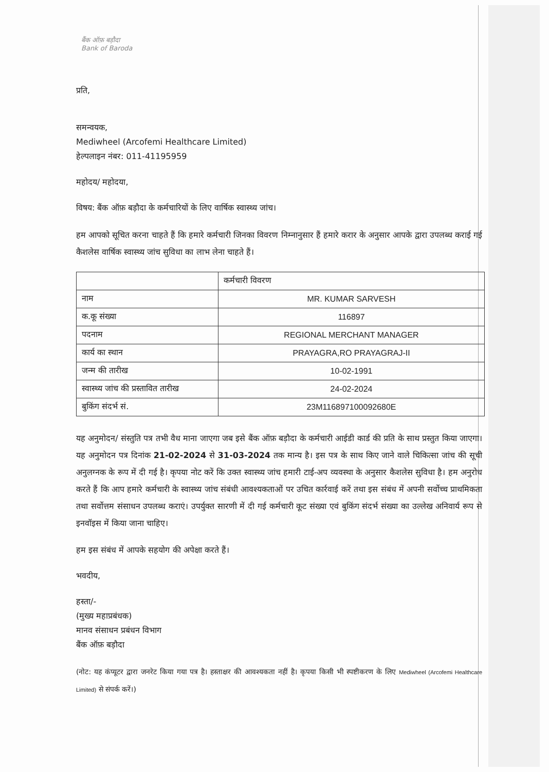बैंक ऑफ़ बड़ौदा
Bank of Baroda
प्रति,
समन्वयक,
Mediwheel (Arcofemi Healthcare Limited)
हेल्पलाइन नंबर: 011-41195959
महोदय/ महोदया,
विषय: बैंक ऑफ़ बड़ौदा के कर्मचारियों के लिए वार्षिक स्वास्थ्य जांच।
हम आपको सूचित करना चाहते हैं कि हमारे कर्मचारी जिनका विवरण निम्नानुसार हैं हमारे करार के अनुसार आपके द्वारा उपलब्ध कराई गई कैशलेस वार्षिक स्वास्थ्य जांच सुविधा का लाभ लेना चाहते हैं।
| | कर्मचारी विवरण |
| नाम | MR. KUMAR SARVESH |
| क.कू संख्या | 116897 |
| पदनाम | REGIONAL MERCHANT MANAGER |
| कार्य का स्थान | PRAYAGRA,RO PRAYAGRAJ-II |
| जन्म की तारीख | 10-02-1991 |
| स्वास्थ्य जांच की प्रस्तावित तारीख | 24-02-2024 |
| बुकिंग संदर्भ सं. | 23M116897100092680E |
यह अनुमोदन/ संस्तुति पत्र तभी वैध माना जाएगा जब इसे बैंक ऑफ़ बड़ौदा के कर्मचारी आईडी कार्ड की प्रति के साथ प्रस्तुत किया जाएगा। यह अनुमोदन पत्र दिनांक 21-02-2024 से 31-03-2024 तक मान्य है। इस पत्र के साथ किए जाने वाले चिकित्सा जांच की सूची अनुलग्नक के रूप में दी गई है। कृपया नोट करें कि उक्त स्वास्थ्य जांच हमारी टाई-अप व्यवस्था के अनुसार कैशलेस सुविधा है। हम अनुरोध करते हैं कि आप हमारे कर्मचारी के स्वास्थ्य जांच संबंधी आवश्यकताओं पर उचित कार्रवाई करें तथा इस संबंध में अपनी सर्वोच्च प्राथमिकता तथा सर्वोत्तम संसाधन उपलब्ध कराएं। उपर्युक्त सारणी में दी गई कर्मचारी कूट संख्या एवं बुकिंग संदर्भ संख्या का उल्लेख अनिवार्य रूप से इनवॉइस में किया जाना चाहिए।
हम इस संबंध में आपके सहयोग की अपेक्षा करते हैं।
भवदीय,
हस्ता/-
(मुख्य महाप्रबंधक)
मानव संसाधन प्रबंधन विभाग
बैंक ऑफ़ बड़ौदा
(नोट: यह कंप्यूटर द्वारा जनरेट किया गया पत्र है। हस्ताक्षर की आवश्यकता नहीं है। कृपया किसी भी स्पष्टीकरण के लिए Mediwheel (Arcofemi Healthcare Limited) से संपर्क करें।)